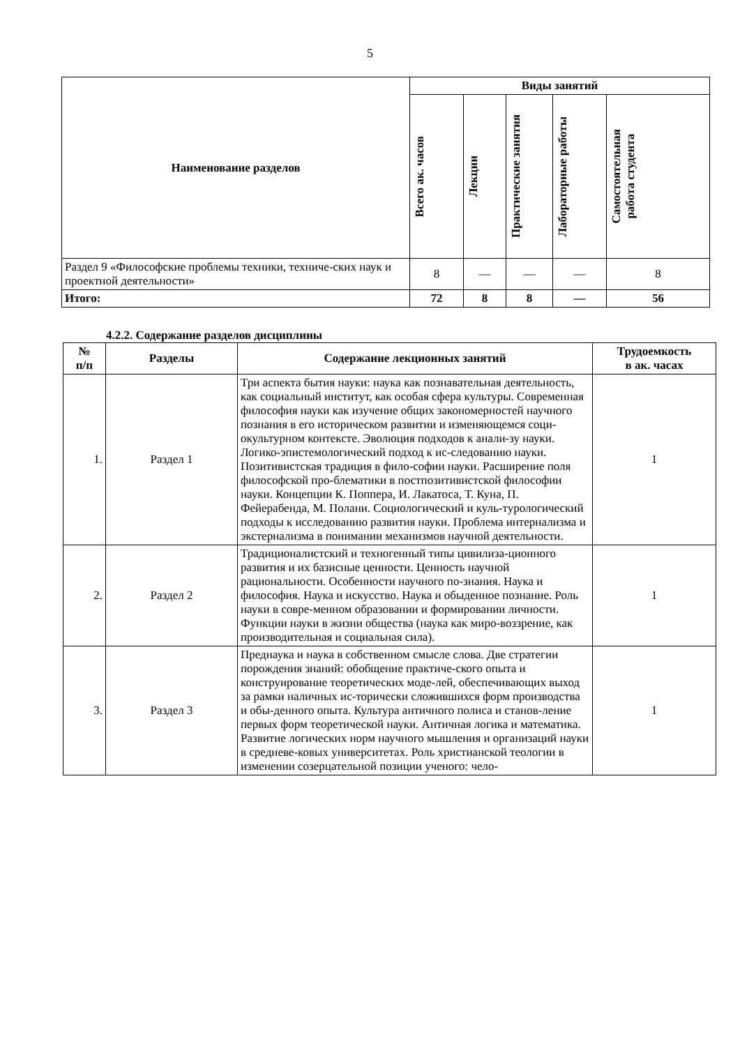5
| Наименование разделов | Виды занятий | | | | |
| --- | --- | --- | --- | --- | --- |
| | Всего ак. часов | Лекции | Практические занятия | Лабораторные работы | Самостоятельная работа студента |
| Раздел 9 «Философские проблемы техники, техниче-ских наук и проектной деятельности» | 8 | — | — | — | 8 |
| Итого: | 72 | 8 | 8 | — | 56 |
4.2.2. Содержание разделов дисциплины
| № п/п | Разделы | Содержание лекционных занятий | Трудоемкость в ак. часах |
| --- | --- | --- | --- |
| 1. | Раздел 1 | Три аспекта бытия науки: наука как познавательная деятельность, как социальный институт, как особая сфера культуры. Современная философия науки как изучение общих закономерностей научного познания в его историческом развитии и изменяющемся соци-окультурном контексте. Эволюция подходов к анали-зу науки. Логико-эпистемологический подход к ис-следованию науки. Позитивистская традиция в фило-софии науки. Расширение поля философской про-блематики в постпозитивистской философии науки. Концепции К. Поппера, И. Лакатоса, Т. Куна, П. Фейерабенда, М. Полани. Социологический и куль-турологический подходы к исследованию развития науки. Проблема интернализма и экстернализма в понимании механизмов научной деятельности. | 1 |
| 2. | Раздел 2 | Традиционалистский и техногенный типы цивилиза-ционного развития и их базисные ценности. Ценность научной рациональности. Особенности научного по-знания. Наука и философия. Наука и искусство. Наука и обыденное познание. Роль науки в совре-менном образовании и формировании личности. Функции науки в жизни общества (наука как миро-воззрение, как производительная и социальная сила). | 1 |
| 3. | Раздел 3 | Преднаука и наука в собственном смысле слова. Две стратегии порождения знаний: обобщение практиче-ского опыта и конструирование теоретических моде-лей, обеспечивающих выход за рамки наличных ис-торически сложившихся форм производства и обы-денного опыта. Культура античного полиса и станов-ление первых форм теоретической науки. Античная логика и математика. Развитие логических норм научного мышления и организаций науки в средневе-ковых университетах. Роль христианской теологии в изменении созерцательной позиции ученого: чело- | 1 |